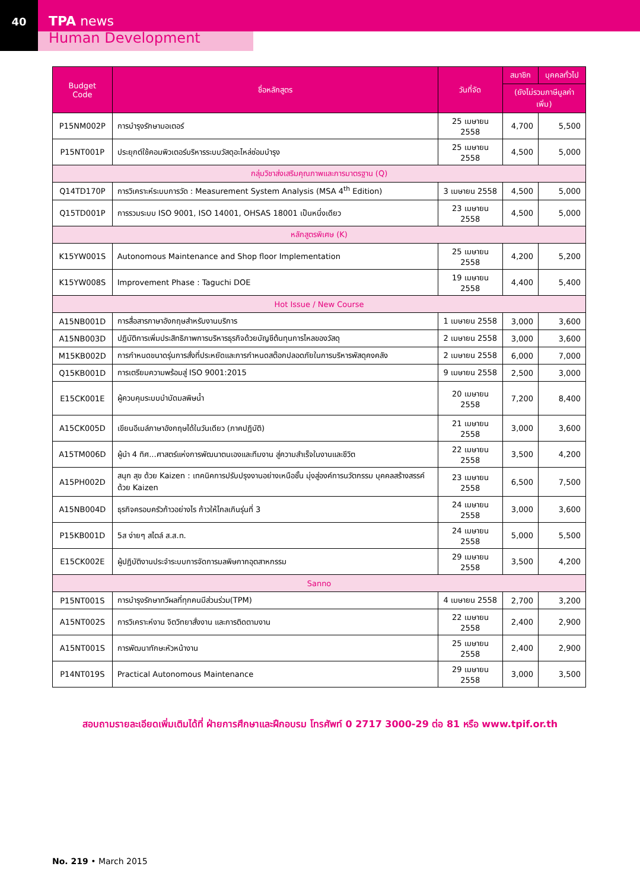40
TPA news
Human Development
| Budget Code | ชื่อหลักสูตร | วันที่จัด | สมาชิก | บุคคลทั่วไป |
| --- | --- | --- | --- | --- |
| | | | (ยังไม่รวมภาษีมูลค่าเพิ่ม) | |
| P15NM002P | การบำรุงรักษามอเตอร์ | 25 เมษายน 2558 | 4,700 | 5,500 |
| P15NT001P | ประยุกต์ใช้คอมพิวเตอร์บริหารระบบวัสดุอะไหล่ซ่อมบำรุง | 25 เมษายน 2558 | 4,500 | 5,000 |
| กลุ่มวิชาส่งเสริมคุณภาพและการมาตรฐาน (Q) | | | | |
| Q14TD170P | การวิเคราะห์ระบบการวัด : Measurement System Analysis (MSA 4<sup>th</sup> Edition) | 3 เมษายน 2558 | 4,500 | 5,000 |
| Q15TD001P | การรวมระบบ ISO 9001, ISO 14001, OHSAS 18001 เป็นหนึ่งเดียว | 23 เมษายน 2558 | 4,500 | 5,000 |
| หลักสูตรพิเศษ (K) | | | | |
| K15YW001S | Autonomous Maintenance and Shop floor Implementation | 25 เมษายน 2558 | 4,200 | 5,200 |
| K15YW008S | Improvement Phase : Taguchi DOE | 19 เมษายน 2558 | 4,400 | 5,400 |
| Hot Issue / New Course | | | | |
| A15NB001D | การสื่อสารภาษาอังกฤษสำหรับงานบริการ | 1 เมษายน 2558 | 3,000 | 3,600 |
| A15NB003D | ปฏิบัติการเพิ่มประสิทธิภาพการบริหารธุรกิจด้วยบัญชีต้นทุนการไหลของวัสดุ | 2 เมษายน 2558 | 3,000 | 3,600 |
| M15KB002D | การกำหนดขนาดรุ่นการสั่งที่ประหยัดและการกำหนดสต๊อกปลอดภัยในการบริหารพัสดุคงคลัง | 2 เมษายน 2558 | 6,000 | 7,000 |
| Q15KB001D | การเตรียมความพร้อมสู่ ISO 9001:2015 | 9 เมษายน 2558 | 2,500 | 3,000 |
| E15CK001E | ผู้ควบคุมระบบบำบัดมลพิษน้ำ | 20 เมษายน 2558 | 7,200 | 8,400 |
| A15CK005D | เขียนอีเมล์ภาษาอังกฤษได้ในวันเดียว (ภาคปฏิบัติ) | 21 เมษายน 2558 | 3,000 | 3,600 |
| A15TM006D | ผู้นำ 4 ทิศ...ศาสตร์แห่งการพัฒนาตนเองและทีมงาน สู่ความสำเร็จในงานและชีวิต | 22 เมษายน 2558 | 3,500 | 4,200 |
| A15PH002D | สนุก สุข ด้วย Kaizen : เทคนิคการปรับปรุงงานอย่างเหนือชั้น มุ่งสู่องค์การนวัตกรรม บุคคลสร้างสรรค์ด้วย Kaizen | 23 เมษายน 2558 | 6,500 | 7,500 |
| A15NB004D | ธุรกิจครอบครัวก้าวอย่างไร ก้าวให้ไกลเกินรุ่นที่ 3 | 24 เมษายน 2558 | 3,000 | 3,600 |
| P15KB001D | 5ส ง่ายๆ สไตล์ ส.ส.ท. | 24 เมษายน 2558 | 5,000 | 5,500 |
| E15CK002E | ผู้ปฏิบัติงานประจำระบบการจัดการมลพิษกากอุตสาหกรรม | 29 เมษายน 2558 | 3,500 | 4,200 |
| Sanno | | | | |
| P15NT001S | การบำรุงรักษาทวีผลที่ทุกคนมีส่วนร่วม(TPM) | 4 เมษายน 2558 | 2,700 | 3,200 |
| A15NT002S | การวิเคราะห์งาน จิตวิทยาสั่งงาน และการติดตามงาน | 22 เมษายน 2558 | 2,400 | 2,900 |
| A15NT001S | การพัฒนาทักษะหัวหน้างาน | 25 เมษายน 2558 | 2,400 | 2,900 |
| P14NT019S | Practical Autonomous Maintenance | 29 เมษายน 2558 | 3,000 | 3,500 |
สอบถามรายละเอียดเพิ่มเติมได้ที่ ฝ่ายการศึกษาและฝึกอบรม โทรศัพท์ 0 2717 3000-29 ต่อ 81 หรือ www.tpif.or.th
No. 219 • March 2015